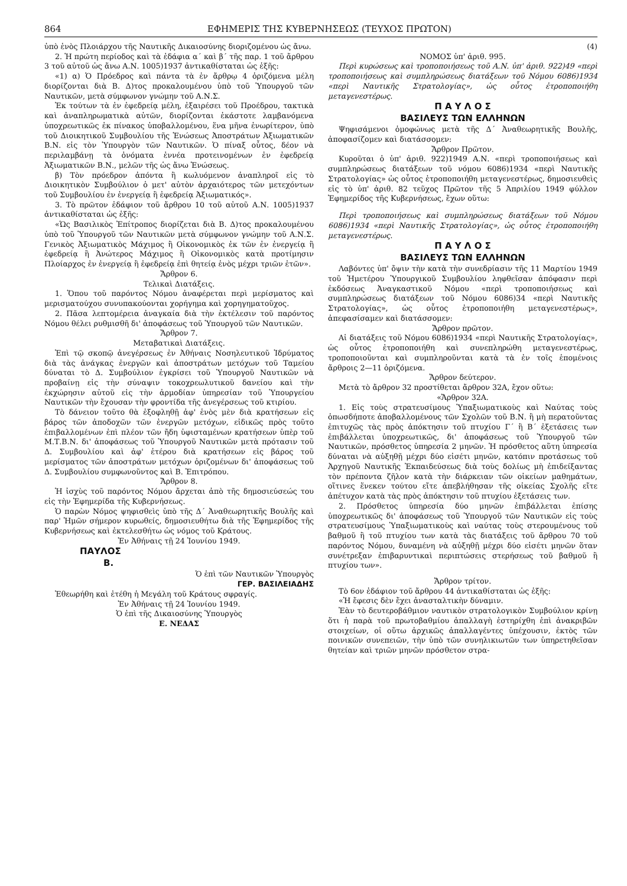864 ΕΦΗΜΕΡΙΣ ΤΗΣ ΚΥΒΕΡΝΗΣΕΩΣ (ΤΕΥΧΟΣ ΠΡΩΤΟΝ)
ὑπὸ ἑνὸς Πλοιάρχου τῆς Ναυτικῆς Δικαιοσύνης διοριζομένου ὡς ἄνω.
2. Ἡ πρώτη περίοδος καὶ τὰ ἐδάφια α΄ καὶ β΄ τῆς παρ. 1 τοῦ ἄρθρου 3 τοῦ αὐτοῦ ὡς ἄνω Α.Ν. 1005)1937 ἀντικαθίσταται ὡς ἑξῆς:
«1) α) Ὁ Πρόεδρος καὶ πάντα τὰ ἐν ἄρθρῳ 4 ὁριζόμενα μέλη διορίζονται διὰ Β. Δ)τος προκαλουμένου ὑπὸ τοῦ Ὑπουργοῦ τῶν Ναυτικῶν, μετὰ σύμφωνον γνώμην τοῦ Α.Ν.Σ.
Ἐκ τούτων τὰ ἐν ἐφεδρείᾳ μέλη, ἐξαιρέσει τοῦ Προέδρου, τακτικὰ καὶ ἀναπληρωματικὰ αὐτῶν, διορίζονται ἑκάστοτε λαμβανόμενα ὑποχρεωτικῶς ἐκ πίνακος ὑποβαλλομένου, ἕνα μῆνα ἐνωρίτερον, ὑπὸ τοῦ Διοικητικοῦ Συμβουλίου τῆς Ἑνώσεως Ἀποστράτων Ἀξιωματικῶν Β.Ν. εἰς τὸν Ὑπουργὸν τῶν Ναυτικῶν. Ὁ πίναξ οὗτος, δέον νὰ περιλαμβάνῃ τὰ ὀνόματα ἐννέα προτεινομένων ἐν ἐφεδρείᾳ Ἀξιωματικῶν Β.Ν., μελῶν τῆς ὡς ἄνω Ἑνώσεως.
β) Τὸν πρόεδρον ἀπόντα ἢ κωλυόμενον ἀναπληροῖ εἰς τὸ Διοικητικὸν Συμβούλιον ὁ μετ' αὐτὸν ἀρχαιότερος τῶν μετεχόντων τοῦ Συμβουλίου ἐν ἐνεργείᾳ ἢ ἐφεδρείᾳ Ἀξιωματικός».
3. Τὸ πρῶτον ἐδάφιον τοῦ ἄρθρου 10 τοῦ αὐτοῦ Α.Ν. 1005)1937 ἀντικαθίσταται ὡς ἑξῆς:
«Ὡς Βασιλικὸς Ἐπίτροπος διορίζεται διὰ Β. Δ)τος προκαλουμένου ὑπὸ τοῦ Ὑπουργοῦ τῶν Ναυτικῶν μετὰ σύμφωνον γνώμην τοῦ Α.Ν.Σ. Γενικὸς Ἀξιωματικὸς Μάχιμος ἢ Οἰκονομικὸς ἐκ τῶν ἐν ἐνεργείᾳ ἢ ἐφεδρείᾳ ἢ Ἀνώτερος Μάχιμος ἢ Οἰκονομικὸς κατὰ προτίμησιν Πλοίαρχος ἐν ἐνεργείᾳ ἢ ἐφεδρείᾳ ἐπὶ θητείᾳ ἑνὸς μέχρι τριῶν ἐτῶν».
Ἄρθρον 6.
Τελικαὶ Διατάξεις.
1. Ὅπου τοῦ παρόντος Νόμου ἀναφέρεται περὶ μερίσματος καὶ μερισματούχου συνυπακούονται χορήγημα καὶ χορηγηματοῦχος.
2. Πᾶσα λεπτομέρεια ἀναγκαία διὰ τὴν ἐκτέλεσιν τοῦ παρόντος Νόμου θέλει ρυθμισθῆ δι' ἀποφάσεως τοῦ Ὑπουργοῦ τῶν Ναυτικῶν.
Ἄρθρον 7.
Μεταβατικαὶ Διατάξεις.
Ἐπὶ τῷ σκοπῷ ἀνεγέρσεως ἐν Ἀθήναις Νοσηλευτικοῦ Ἱδρύματος διὰ τὰς ἀνάγκας ἐνεργῶν καὶ ἀποστράτων μετόχων τοῦ Ταμείου δύναται τὸ Δ. Συμβούλιον ἐγκρίσει τοῦ Ὑπουργοῦ Ναυτικῶν νὰ προβαίνῃ εἰς τὴν σύναψιν τοκοχρεωλυτικοῦ δανείου καὶ τὴν ἐκχώρησιν αὐτοῦ εἰς τὴν ἁρμοδίαν ὑπηρεσίαν τοῦ Ὑπουργείου Ναυτικῶν τὴν ἔχουσαν τὴν φροντίδα τῆς ἀνεγέρσεως τοῦ κτιρίου.
Τὸ δάνειον τοῦτο θὰ ἐξοφληθῇ ἀφ' ἑνὸς μὲν διὰ κρατήσεων εἰς βάρος τῶν ἀποδοχῶν τῶν ἐνεργῶν μετόχων, εἰδικῶς πρὸς τοῦτο ἐπιβαλλομένων ἐπὶ πλέον τῶν ἤδη ὑφισταμένων κρατήσεων ὑπὲρ τοῦ Μ.Τ.Β.Ν. δι' ἀποφάσεως τοῦ Ὑπουργοῦ Ναυτικῶν μετὰ πρότασιν τοῦ Δ. Συμβουλίου καὶ ἀφ' ἑτέρου διὰ κρατήσεων εἰς βάρος τοῦ μερίσματος τῶν ἀποστράτων μετόχων ὁριζομένων δι' ἀποφάσεως τοῦ Δ. Συμβουλίου συμφωνοῦντος καὶ Β. Ἐπιτρόπου.
Ἄρθρον 8.
Ἡ ἰσχὺς τοῦ παρόντος Νόμου ἄρχεται ἀπὸ τῆς δημοσιεύσεώς του εἰς τὴν Ἐφημερίδα τῆς Κυβερνήσεως.
Ὁ παρὼν Νόμος ψηφισθεὶς ὑπὸ τῆς Δ΄ Ἀναθεωρητικῆς Βουλῆς καὶ παρ' Ἡμῶν σήμερον κυρωθείς, δημοσιευθήτω διὰ τῆς Ἐφημερίδος τῆς Κυβερνήσεως καὶ ἐκτελεσθήτω ὡς νόμος τοῦ Κράτους.
Ἐν Ἀθήναις τῇ 24 Ἰουνίου 1949.
ΠΑΥΛΟΣ
Β.
Ὁ ἐπὶ τῶν Ναυτικῶν Ὑπουργὸς
ΓΕΡ. ΒΑΣΙΛΕΙΑΔΗΣ
Ἐθεωρήθη καὶ ἐτέθη ἡ Μεγάλη τοῦ Κράτους σφραγίς.
Ἐν Ἀθήναις τῇ 24 Ἰουνίου 1949.
Ὁ ἐπὶ τῆς Δικαιοσύνης Ὑπουργὸς
Ε. ΝΕΔΑΣ
(4)
ΝΟΜΟΣ ὑπ' ἀριθ. 995.
Περὶ κυρώσεως καὶ τροποποιήσεως τοῦ Α.Ν. ὑπ' ἀριθ. 922)49 «περὶ τροποποιήσεως καὶ συμπληρώσεως διατάξεων τοῦ Νόμου 6086)1934 «περὶ Ναυτικῆς Στρατολογίας», ὡς οὗτος ἐτροποποιήθη μεταγενεστέρως.
Π Α Υ Λ Ο Σ
ΒΑΣΙΛΕΥΣ ΤΩΝ ΕΛΛΗΝΩΝ
Ψηφισάμενοι ὁμοφώνως μετὰ τῆς Δ΄ Ἀναθεωρητικῆς Βουλῆς, ἀποφασίζομεν καὶ διατάσσομεν:
Ἄρθρον Πρῶτον.
Κυροῦται ὁ ὑπ' ἀριθ. 922)1949 Α.Ν. «περὶ τροποποιήσεως καὶ συμπληρώσεως διατάξεων τοῦ νόμου 6086)1934 «περὶ Ναυτικῆς Στρατολογίας» ὡς οὗτος ἐτροποποιήθη μεταγενεστέρως, δημοσιευθεὶς εἰς τὸ ὑπ' ἀριθ. 82 τεῦχος Πρῶτον τῆς 5 Ἀπριλίου 1949 φύλλον Ἐφημερίδος τῆς Κυβερνήσεως, ἔχων οὕτω:
Περὶ τροποποιήσεως καὶ συμπληρώσεως διατάξεων τοῦ Νόμου 6086)1934 «περὶ Ναυτικῆς Στρατολογίας», ὡς οὗτος ἐτροποποιήθη μεταγενεστέρως.
Π Α Υ Λ Ο Σ
ΒΑΣΙΛΕΥΣ ΤΩΝ ΕΛΛΗΝΩΝ
Λαβόντες ὑπ' ὄψιν τὴν κατὰ τὴν συνεδρίασιν τῆς 11 Μαρτίου 1949 τοῦ Ἡμετέρου Ὑπουργικοῦ Συμβουλίου ληφθεῖσαν ἀπόφασιν περὶ ἐκδόσεως Ἀναγκαστικοῦ Νόμου «περὶ τροποποιήσεως καὶ συμπληρώσεως διατάξεων τοῦ Νόμου 6086)34 «περὶ Ναυτικῆς Στρατολογίας», ὡς οὗτος ἐτροποποιήθη μεταγενεστέρως», ἀπεφασίσαμεν καὶ διατάσσομεν:
Ἄρθρον πρῶτον.
Αἱ διατάξεις τοῦ Νόμου 6086)1934 «περὶ Ναυτικῆς Στρατολογίας», ὡς οὗτος ἐτροποποιήθη καὶ συνεπληρώθη μεταγενεστέρως, τροποποιοῦνται καὶ συμπληροῦνται κατὰ τὰ ἐν τοῖς ἑπομένοις ἄρθροις 2—11 ὁριζόμενα.
Ἄρθρον δεύτερον.
Μετὰ τὸ ἄρθρον 32 προστίθεται ἄρθρον 32Α, ἔχον οὕτω:
«Ἄρθρον 32Α.
1. Εἰς τοὺς στρατευσίμους Ὑπαξιωματικοὺς καὶ Ναύτας τοὺς ὁπωσδήποτε ἀποβαλλομένους τῶν Σχολῶν τοῦ Β.Ν. ἢ μὴ περατοῦντας ἐπιτυχῶς τὰς πρὸς ἀπόκτησιν τοῦ πτυχίου Γ΄ ἢ Β΄ ἐξετάσεις των ἐπιβάλλεται ὑποχρεωτικῶς, δι' ἀποφάσεως τοῦ Ὑπουργοῦ τῶν Ναυτικῶν, πρόσθετος ὑπηρεσία 2 μηνῶν. Ἡ πρόσθετος αὕτη ὑπηρεσία δύναται νὰ αὐξηθῇ μέχρι δύο εἰσέτι μηνῶν, κατόπιν προτάσεως τοῦ Ἀρχηγοῦ Ναυτικῆς Ἐκπαιδεύσεως διὰ τοὺς δολίως μὴ ἐπιδείξαντας τὸν πρέποντα ζῆλον κατὰ τὴν διάρκειαν τῶν οἰκείων μαθημάτων, οἵτινες ἕνεκεν τούτου εἴτε ἀπεβλήθησαν τῆς οἰκείας Σχολῆς εἴτε ἀπέτυχον κατὰ τὰς πρὸς ἀπόκτησιν τοῦ πτυχίου ἐξετάσεις των.
2. Πρόσθετος ὑπηρεσία δύο μηνῶν ἐπιβάλλεται ἐπίσης ὑποχρεωτικῶς δι' ἀποφάσεως τοῦ Ὑπουργοῦ τῶν Ναυτικῶν εἰς τοὺς στρατευσίμους Ὑπαξιωματικοὺς καὶ ναύτας τοὺς στερουμένους τοῦ βαθμοῦ ἢ τοῦ πτυχίου των κατὰ τὰς διατάξεις τοῦ ἄρθρου 70 τοῦ παρόντος Νόμου, δυναμένη νὰ αὐξηθῇ μέχρι δύο εἰσέτι μηνῶν ὅταν συνέτρεξαν ἐπιβαρυντικαὶ περιπτώσεις στερήσεως τοῦ βαθμοῦ ἢ πτυχίου των».
Ἄρθρον τρίτον.
Τὸ 6ον ἐδάφιον τοῦ ἄρθρου 44 ἀντικαθίσταται ὡς ἑξῆς:
«Ἡ ἔφεσις δὲν ἔχει ἀνασταλτικὴν δύναμιν.
Ἐὰν τὸ δευτεροβάθμιον ναυτικὸν στρατολογικὸν Συμβούλιον κρίνῃ ὅτι ἡ παρὰ τοῦ πρωτοβαθμίου ἀπαλλαγὴ ἐστηρίχθη ἐπὶ ἀνακριβῶν στοιχείων, οἱ οὕτω ἀρχικῶς ἀπαλλαγέντες ὑπέχουσιν, ἐκτὸς τῶν ποινικῶν συνεπειῶν, τὴν ὑπὸ τῶν συνηλικιωτῶν των ὑπηρετηθεῖσαν θητείαν καὶ τριῶν μηνῶν πρόσθετον στρα-